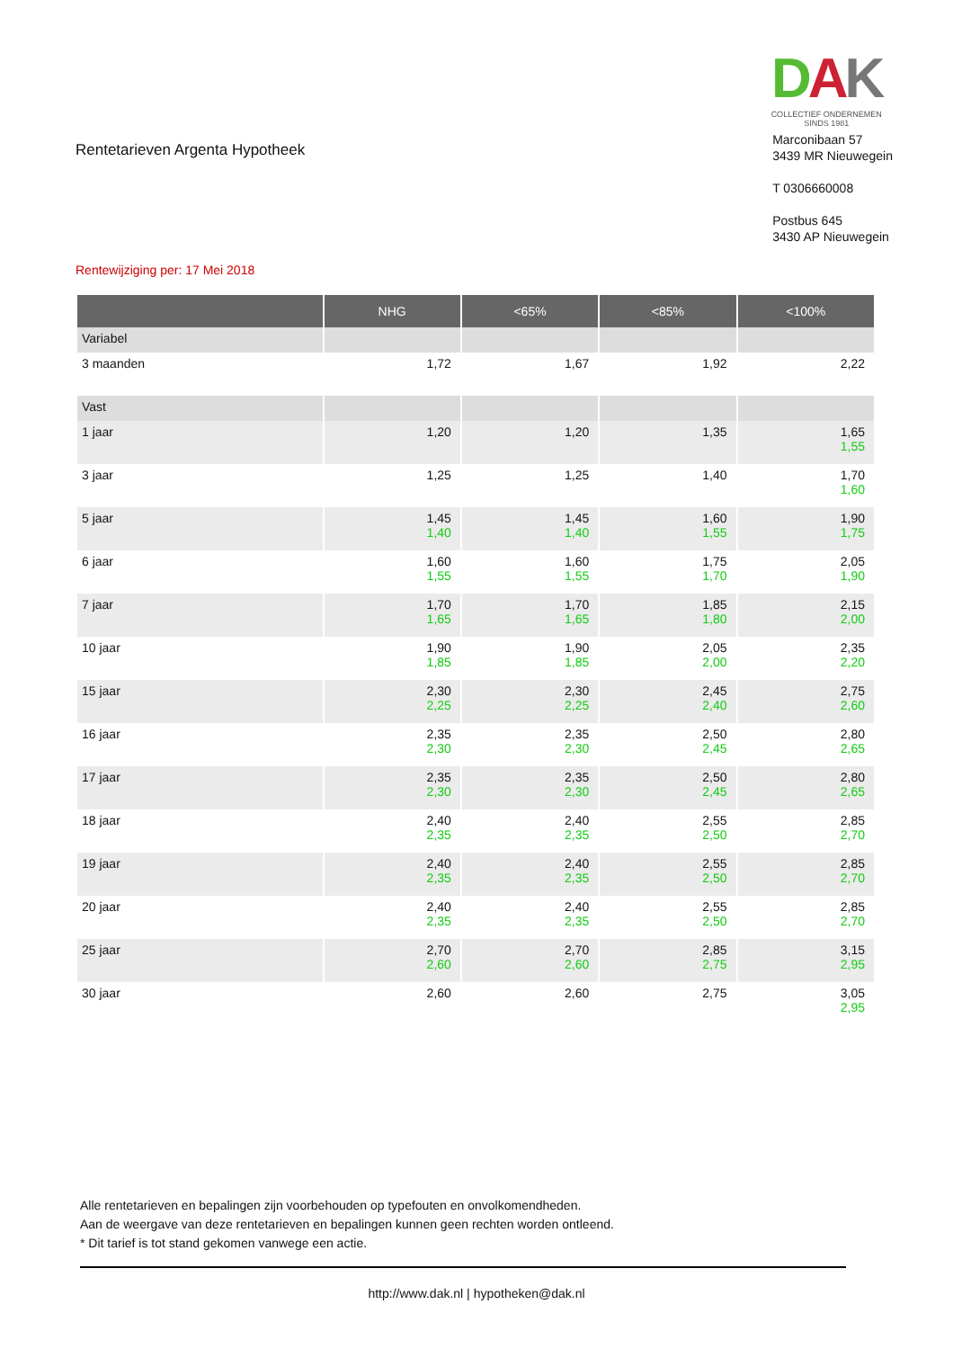Rentetarieven Argenta Hypotheek
DAK
COLLECTIEF ONDERNEMEN
SINDS 1981
Marconibaan 57
3439 MR Nieuwegein
T 0306660008
Postbus 645
3430 AP Nieuwegein
Rentewijziging per: 17 Mei 2018
| | NHG | <65% | <85% | <100% |
| --- | --- | --- | --- | --- |
| Variabel | | | | |
| 3 maanden | 1,72 | 1,67 | 1,92 | 2,22 |
| Vast | | | | |
| 1 jaar | 1,20 | 1,20 | 1,35 | 1,65 1,55 |
| 3 jaar | 1,25 | 1,25 | 1,40 | 1,70 1,60 |
| 5 jaar | 1,45 1,40 | 1,45 1,40 | 1,60 1,55 | 1,90 1,75 |
| 6 jaar | 1,60 1,55 | 1,60 1,55 | 1,75 1,70 | 2,05 1,90 |
| 7 jaar | 1,70 1,65 | 1,70 1,65 | 1,85 1,80 | 2,15 2,00 |
| 10 jaar | 1,90 1,85 | 1,90 1,85 | 2,05 2,00 | 2,35 2,20 |
| 15 jaar | 2,30 2,25 | 2,30 2,25 | 2,45 2,40 | 2,75 2,60 |
| 16 jaar | 2,35 2,30 | 2,35 2,30 | 2,50 2,45 | 2,80 2,65 |
| 17 jaar | 2,35 2,30 | 2,35 2,30 | 2,50 2,45 | 2,80 2,65 |
| 18 jaar | 2,40 2,35 | 2,40 2,35 | 2,55 2,50 | 2,85 2,70 |
| 19 jaar | 2,40 2,35 | 2,40 2,35 | 2,55 2,50 | 2,85 2,70 |
| 20 jaar | 2,40 2,35 | 2,40 2,35 | 2,55 2,50 | 2,85 2,70 |
| 25 jaar | 2,70 2,60 | 2,70 2,60 | 2,85 2,75 | 3,15 2,95 |
| 30 jaar | 2,60 | 2,60 | 2,75 | 3,05 2,95 |
Alle rentetarieven en bepalingen zijn voorbehouden op typefouten en onvolkomendheden.
Aan de weergave van deze rentetarieven en bepalingen kunnen geen rechten worden ontleend.
* Dit tarief is tot stand gekomen vanwege een actie.
http://www.dak.nl | hypotheken@dak.nl